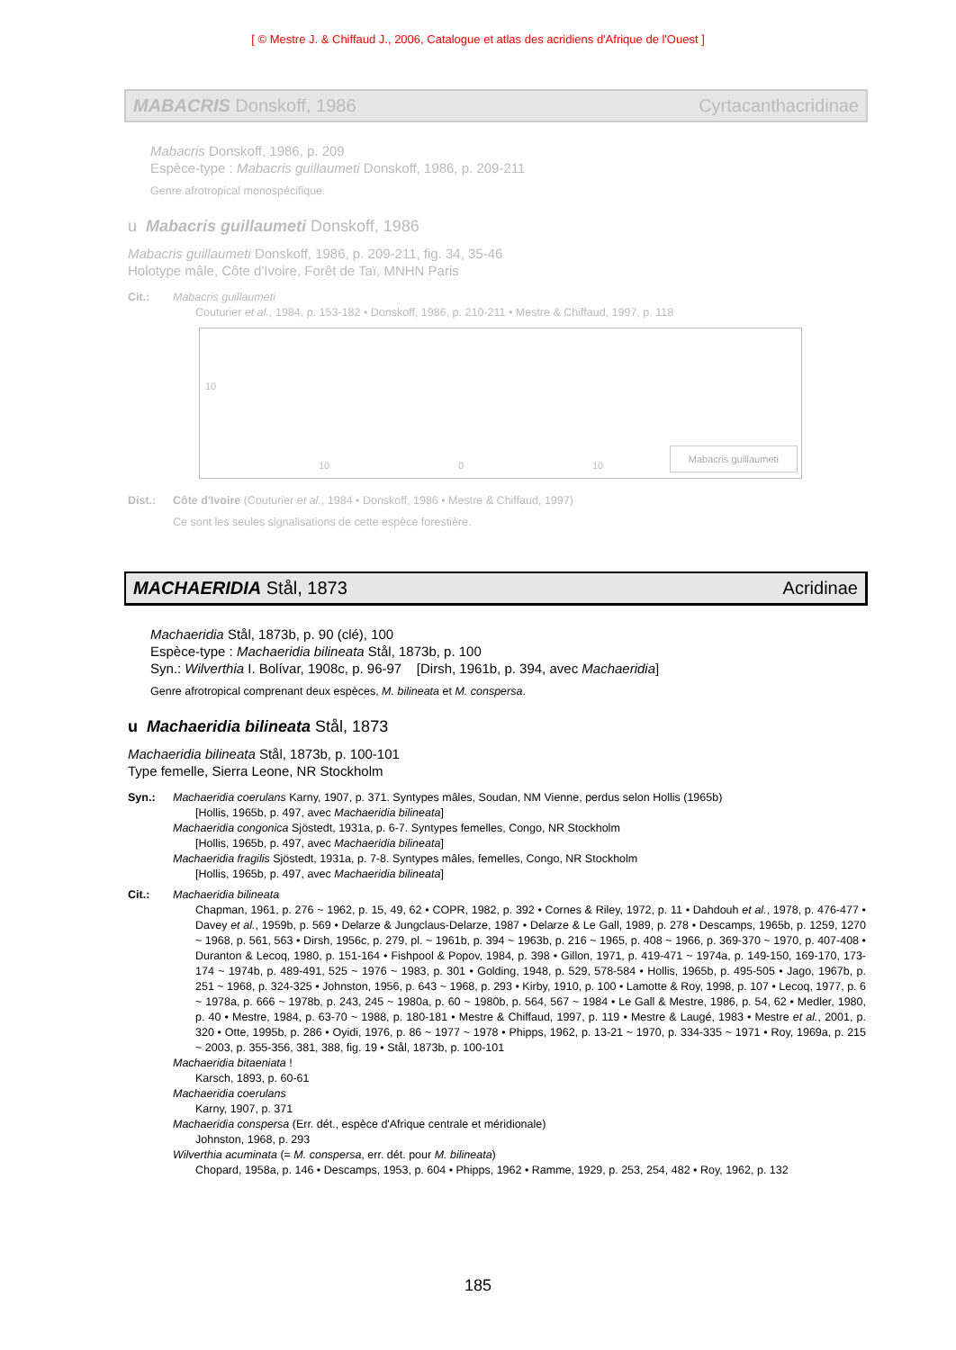[ © Mestre J. & Chiffaud J., 2006, Catalogue et atlas des acridiens d'Afrique de l'Ouest ]
MABACRIS Donskoff, 1986 Cyrtacanthacridinae
Mabacris Donskoff, 1986, p. 209
Espèce-type : Mabacris guillaumeti Donskoff, 1986, p. 209-211
Genre afrotropical monospécifique.
u Mabacris guillaumeti Donskoff, 1986
Mabacris guillaumeti Donskoff, 1986, p. 209-211, fig. 34, 35-46
Holotype mâle, Côte d'Ivoire, Forêt de Taï, MNHN Paris
Cit.: Mabacris guillaumeti
Couturier et al., 1984, p. 153-182 • Donskoff, 1986, p. 210-211 • Mestre & Chiffaud, 1997, p. 118
10
10 0 10 Mabacris guillaumeti
Dist.: Côte d'Ivoire (Couturier et al., 1984 • Donskoff, 1986 • Mestre & Chiffaud, 1997)
Ce sont les seules signalisations de cette espèce forestière.
MACHAERIDIA Stål, 1873 Acridinae
Machaeridia Stål, 1873b, p. 90 (clé), 100
Espèce-type : Machaeridia bilineata Stål, 1873b, p. 100
Syn.: Wilverthia I. Bolívar, 1908c, p. 96-97 [Dirsh, 1961b, p. 394, avec Machaeridia]
Genre afrotropical comprenant deux espèces, M. bilineata et M. conspersa.
u Machaeridia bilineata Stål, 1873
Machaeridia bilineata Stål, 1873b, p. 100-101
Type femelle, Sierra Leone, NR Stockholm
Syn.: Machaeridia coerulans Karny, 1907, p. 371. Syntypes mâles, Soudan, NM Vienne, perdus selon Hollis (1965b)
[Hollis, 1965b, p. 497, avec Machaeridia bilineata]
Machaeridia congonica Sjöstedt, 1931a, p. 6-7. Syntypes femelles, Congo, NR Stockholm
[Hollis, 1965b, p. 497, avec Machaeridia bilineata]
Machaeridia fragilis Sjöstedt, 1931a, p. 7-8. Syntypes mâles, femelles, Congo, NR Stockholm
[Hollis, 1965b, p. 497, avec Machaeridia bilineata]
Cit.: Machaeridia bilineata
Chapman, 1961, p. 276 ~ 1962, p. 15, 49, 62 • COPR, 1982, p. 392 • Cornes & Riley, 1972, p. 11 • Dahdouh et al., 1978, p. 476-477 • Davey et al., 1959b, p. 569 • Delarze & Jungclaus-Delarze, 1987 • Delarze & Le Gall, 1989, p. 278 • Descamps, 1965b, p. 1259, 1270 ~ 1968, p. 561, 563 • Dirsh, 1956c, p. 279, pl. ~ 1961b, p. 394 ~ 1963b, p. 216 ~ 1965, p. 408 ~ 1966, p. 369-370 ~ 1970, p. 407-408 • Duranton & Lecoq, 1980, p. 151-164 • Fishpool & Popov, 1984, p. 398 • Gillon, 1971, p. 419-471 ~ 1974a, p. 149-150, 169-170, 173-174 ~ 1974b, p. 489-491, 525 ~ 1976 ~ 1983, p. 301 • Golding, 1948, p. 529, 578-584 • Hollis, 1965b, p. 495-505 • Jago, 1967b, p. 251 ~ 1968, p. 324-325 • Johnston, 1956, p. 643 ~ 1968, p. 293 • Kirby, 1910, p. 100 • Lamotte & Roy, 1998, p. 107 • Lecoq, 1977, p. 6 ~ 1978a, p. 666 ~ 1978b, p. 243, 245 ~ 1980a, p. 60 ~ 1980b, p. 564, 567 ~ 1984 • Le Gall & Mestre, 1986, p. 54, 62 • Medler, 1980, p. 40 • Mestre, 1984, p. 63-70 ~ 1988, p. 180-181 • Mestre & Chiffaud, 1997, p. 119 • Mestre & Laugé, 1983 • Mestre et al., 2001, p. 320 • Otte, 1995b, p. 286 • Oyidi, 1976, p. 86 ~ 1977 ~ 1978 • Phipps, 1962, p. 13-21 ~ 1970, p. 334-335 ~ 1971 • Roy, 1969a, p. 215 ~ 2003, p. 355-356, 381, 388, fig. 19 • Stål, 1873b, p. 100-101
Machaeridia bitaeniata !
Karsch, 1893, p. 60-61
Machaeridia coerulans
Karny, 1907, p. 371
Machaeridia conspersa (Err. dét., espèce d'Afrique centrale et méridionale)
Johnston, 1968, p. 293
Wilverthia acuminata (= M. conspersa, err. dét. pour M. bilineata)
Chopard, 1958a, p. 146 • Descamps, 1953, p. 604 • Phipps, 1962 • Ramme, 1929, p. 253, 254, 482 • Roy, 1962, p. 132
185